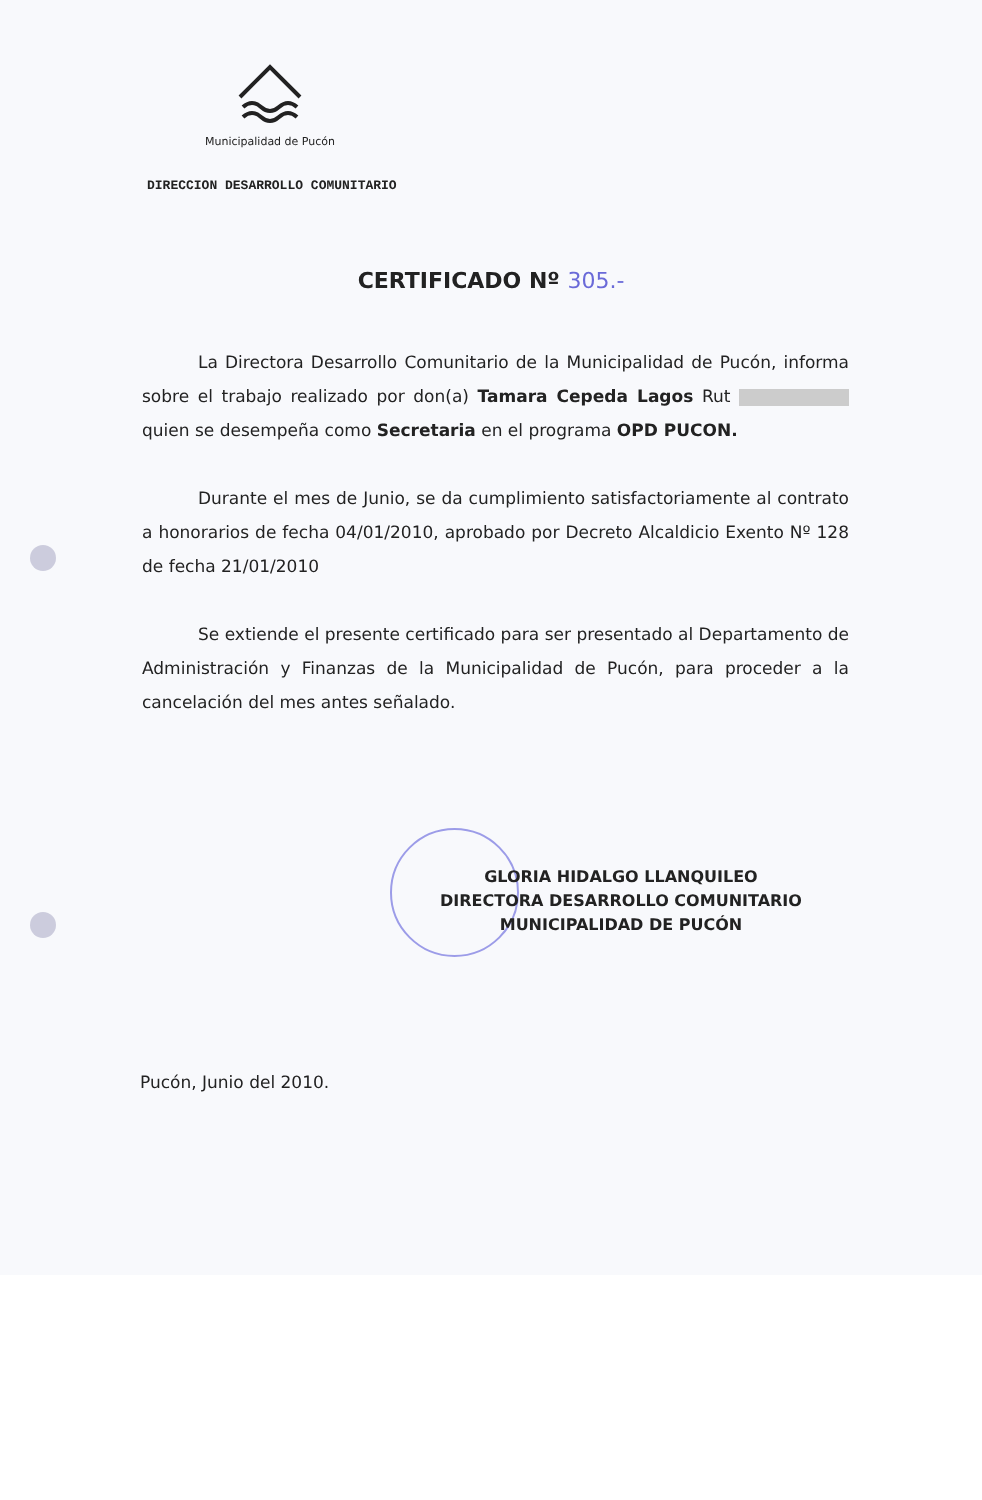Municipalidad de Pucón
DIRECCION DESARROLLO COMUNITARIO
CERTIFICADO Nº 305.-
La Directora Desarrollo Comunitario de la Municipalidad de Pucón, informa sobre el trabajo realizado por don(a) Tamara Cepeda Lagos Rut quien se desempeña como Secretaria en el programa OPD PUCON.
Durante el mes de Junio, se da cumplimiento satisfactoriamente al contrato a honorarios de fecha 04/01/2010, aprobado por Decreto Alcaldicio Exento Nº 128 de fecha 21/01/2010
Se extiende el presente certificado para ser presentado al Departamento de Administración y Finanzas de la Municipalidad de Pucón, para proceder a la cancelación del mes antes señalado.
GLORIA HIDALGO LLANQUILEO
DIRECTORA DESARROLLO COMUNITARIO
MUNICIPALIDAD DE PUCÓN
Pucón, Junio del 2010.